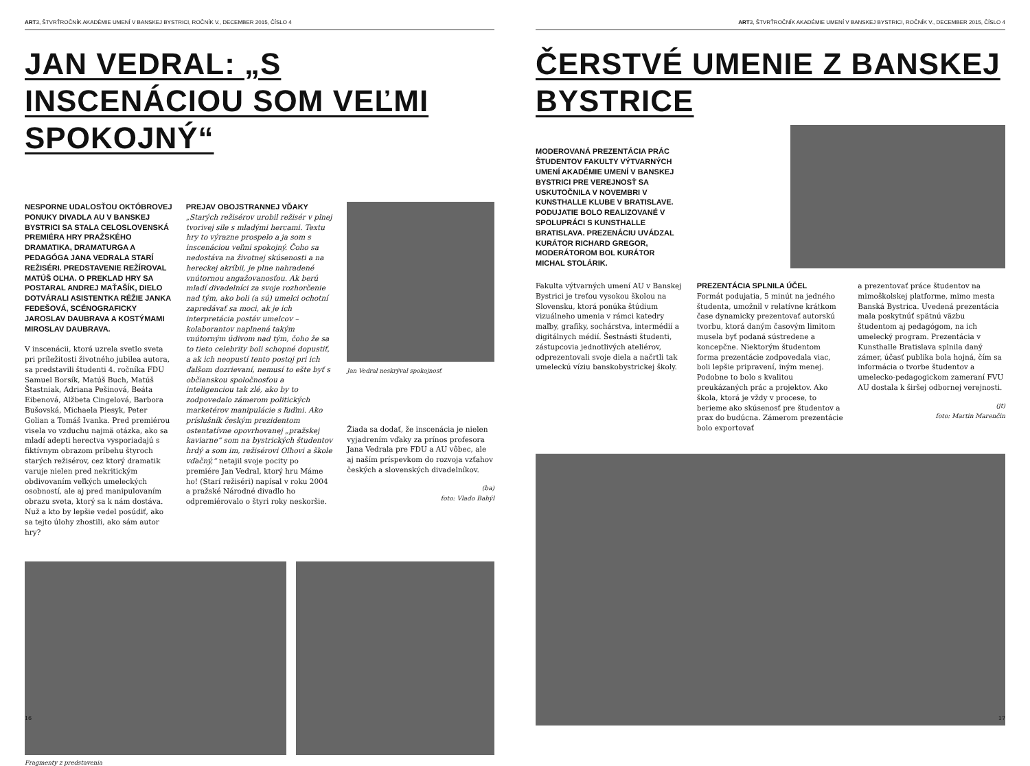ART3, ŠTVRŤROČNÍK AKADÉMIE UMENÍ V BANSKEJ BYSTRICI, ROČNÍK V., DECEMBER 2015, ČÍSLO 4
JAN VEDRAL: „S INSCENÁCIOU SOM VEĽMI SPOKOJNÝ“
NESPORNE UDALOSŤOU OKTÓBROVEJ PONUKY DIVADLA AU V BANSKEJ BYSTRICI SA STALA CELOSLOVENSKÁ PREMIÉRA HRY PRAŽSKÉHO DRAMATIKA, DRAMATURGA A PEDAGÓGA JANA VEDRALA STARÍ REŽISÉRI. PREDSTAVENIE REŽÍROVAL MATÚŠ OĽHA. O PREKLAD HRY SA POSTARAL ANDREJ MAŤAŠÍK, DIELO DOTVÁRALI ASISTENTKA RÉŽIE JANKA FEDEŠOVÁ, SCÉNOGRAFICKY JAROSLAV DAUBRAVA A KOSTÝMAMI MIROSLAV DAUBRAVA.
V inscenácii, ktorá uzrela svetlo sveta pri príležitosti životného jubilea autora, sa predstavili študenti 4. ročníka FDU Samuel Borsík, Matúš Buch, Matúš Štastniak, Adriana Pešinová, Beáta Eibenová, Alžbeta Cingelová, Barbora Bušovská, Michaela Piesyk, Peter Golian a Tomáš Ivanka. Pred premiérou visela vo vzduchu najmä otázka, ako sa mladí adepti herectva vysporiadajú s fiktívnym obrazom príbehu štyroch starých režisérov, cez ktorý dramatik varuje nielen pred nekritickým obdivovaním veľkých umeleckých osobností, ale aj pred manipulovaním obrazu sveta, ktorý sa k nám dostáva. Nuž a kto by lepšie vedel posúdiť, ako sa tejto úlohy zhostili, ako sám autor hry?
PREJAV OBOJSTRANNEJ VĎAKY
„Starých režisérov urobil režisér v plnej tvorivej sile s mladými hercami. Textu hry to výrazne prospelo a ja som s inscenáciou veľmi spokojný. Čoho sa nedostáva na životnej skúsenosti a na hereckej akríbii, je plne nahradené vnútornou angažovanosťou. Ak berú mladí divadelníci za svoje rozhorčenie nad tým, ako boli (a sú) umelci ochotní zapredávať sa moci, ak je ich interpretácia postáv umelcov – kolaborantov naplnená takým vnútorným údivom nad tým, čoho že sa to tieto celebrity boli schopné dopustiť, a ak ich neopustí tento postoj pri ich ďalšom dozrievaní, nemusí to ešte byť s občianskou spoločnosťou a inteligenciou tak zlé, ako by to zodpovedalo zámerom politických marketérov manipulácie s ľuďmi. Ako príslušník českým prezidentom ostentatívne opovrhovanej „pražskej kaviarne“ som na bystrických študentov hrdý a som im, režisérovi Oľhovi a škole vďačný,“ netajil svoje pocity po premiére Jan Vedral, ktorý hru Máme ho! (Starí režiséri) napísal v roku 2004 a pražské Národné divadlo ho odpremiérovalo o štyri roky neskoršie.
Jan Vedral neskrýval spokojnosť
Žiada sa dodať, že inscenácia je nielen vyjadrením vďaky za prínos profesora Jana Vedrala pre FDU a AU vôbec, ale aj naším príspevkom do rozvoja vzťahov českých a slovenských divadelníkov.
(ba)
foto: Vlado Bahýl
Fragmenty z predstavenia
16
ART3, ŠTVRŤROČNÍK AKADÉMIE UMENÍ V BANSKEJ BYSTRICI, ROČNÍK V., DECEMBER 2015, ČÍSLO 4
ČERSTVÉ UMENIE Z BANSKEJ BYSTRICE
MODEROVANÁ PREZENTÁCIA PRÁC ŠTUDENTOV FAKULTY VÝTVARNÝCH UMENÍ AKADÉMIE UMENÍ V BANSKEJ BYSTRICI PRE VEREJNOSŤ SA USKUTOČNILA V NOVEMBRI V KUNSTHALLE KLUBE V BRATISLAVE. PODUJATIE BOLO REALIZOVANÉ V SPOLUPRÁCI S KUNSTHALLE BRATISLAVA. PREZENÁCIU UVÁDZAL KURÁTOR RICHARD GREGOR, MODERÁTOROM BOL KURÁTOR MICHAL STOLÁRIK.
Fakulta výtvarných umení AU v Banskej Bystrici je treťou vysokou školou na Slovensku, ktorá ponúka štúdium vizuálneho umenia v rámci katedry maľby, grafiky, sochárstva, intermédií a digitálnych médií. Šestnásti študenti, zástupcovia jednotlivých ateliérov, odprezentovali svoje diela a načrtli tak umeleckú víziu banskobystrickej školy.
PREZENTÁCIA SPLNILA ÚČEL
Formát podujatia, 5 minút na jedného študenta, umožnil v relatívne krátkom čase dynamicky prezentovať autorskú tvorbu, ktorá daným časovým limitom musela byť podaná sústredene a koncepčne. Niektorým študentom forma prezentácie zodpovedala viac, boli lepšie pripravení, iným menej. Podobne to bolo s kvalitou preukázaných prác a projektov. Ako škola, ktorá je vždy v procese, to berieme ako skúsenosť pre študentov a prax do budúcna. Zámerom prezentácie bolo exportovať
a prezentovať práce študentov na mimoškolskej platforme, mimo mesta Banská Bystrica. Uvedená prezentácia mala poskytnúť spätnú väzbu študentom aj pedagógom, na ich umelecký program. Prezentácia v Kunsthalle Bratislava splnila daný zámer, účasť publika bola hojná, čím sa informácia o tvorbe študentov a umelecko-pedagogickom zameraní FVU AU dostala k širšej odbornej verejnosti.
(jt)
foto: Martin Marenčin
17